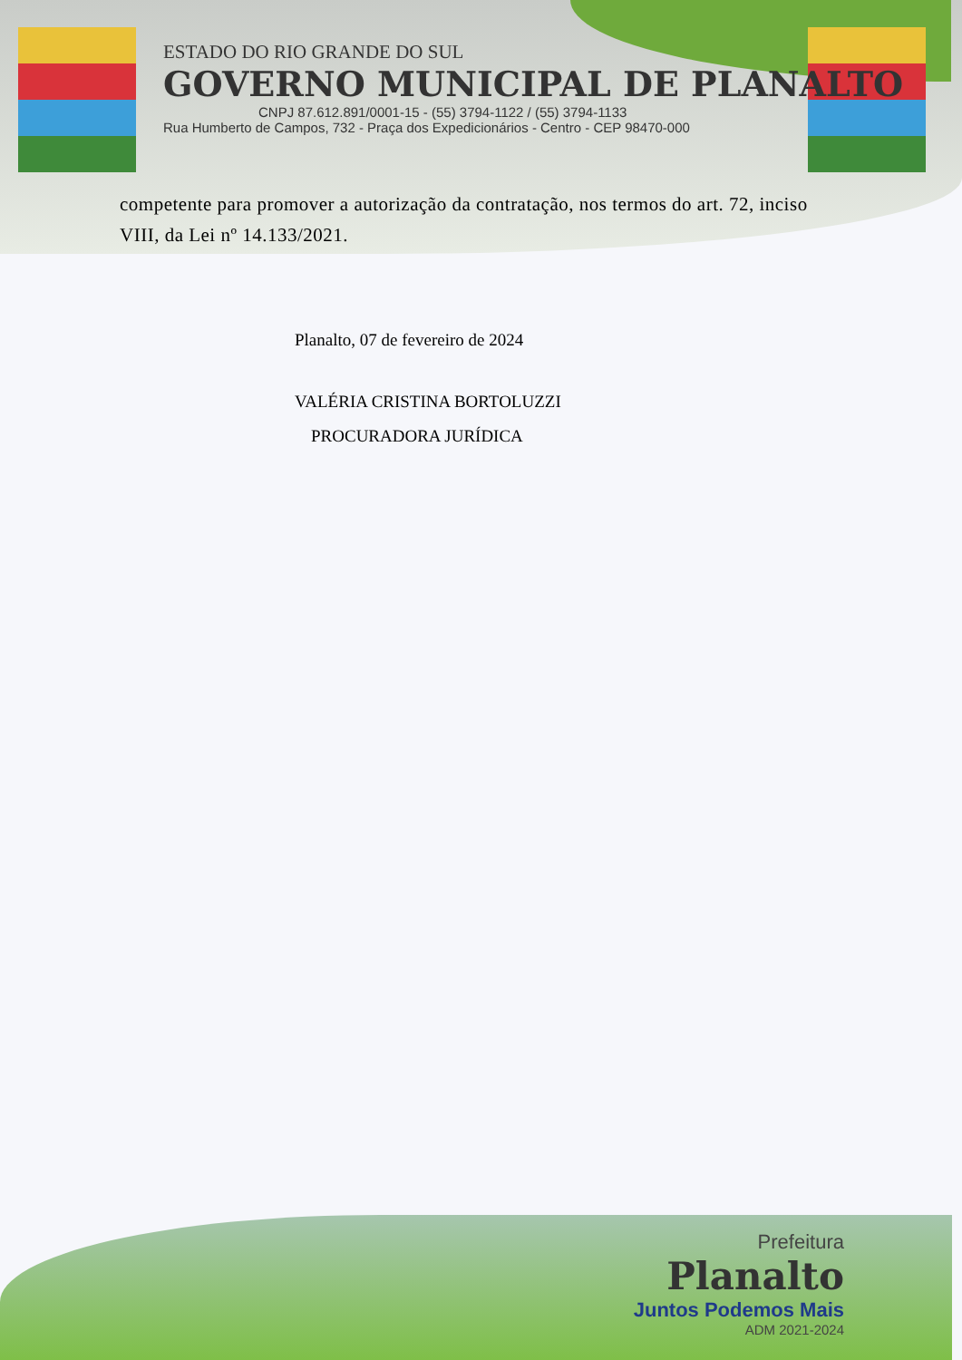ESTADO DO RIO GRANDE DO SUL
GOVERNO MUNICIPAL DE PLANALTO
CNPJ 87.612.891/0001-15 - (55) 3794-1122 / (55) 3794-1133
Rua Humberto de Campos, 732 - Praça dos Expedicionários - Centro - CEP 98470-000
competente para promover a autorização da contratação, nos termos do art. 72, inciso VIII, da Lei nº 14.133/2021.
Planalto, 07 de fevereiro de 2024
VALÉRIA CRISTINA BORTOLUZZI
PROCURADORA JURÍDICA
Prefeitura
Planalto
Juntos Podemos Mais
ADM 2021-2024